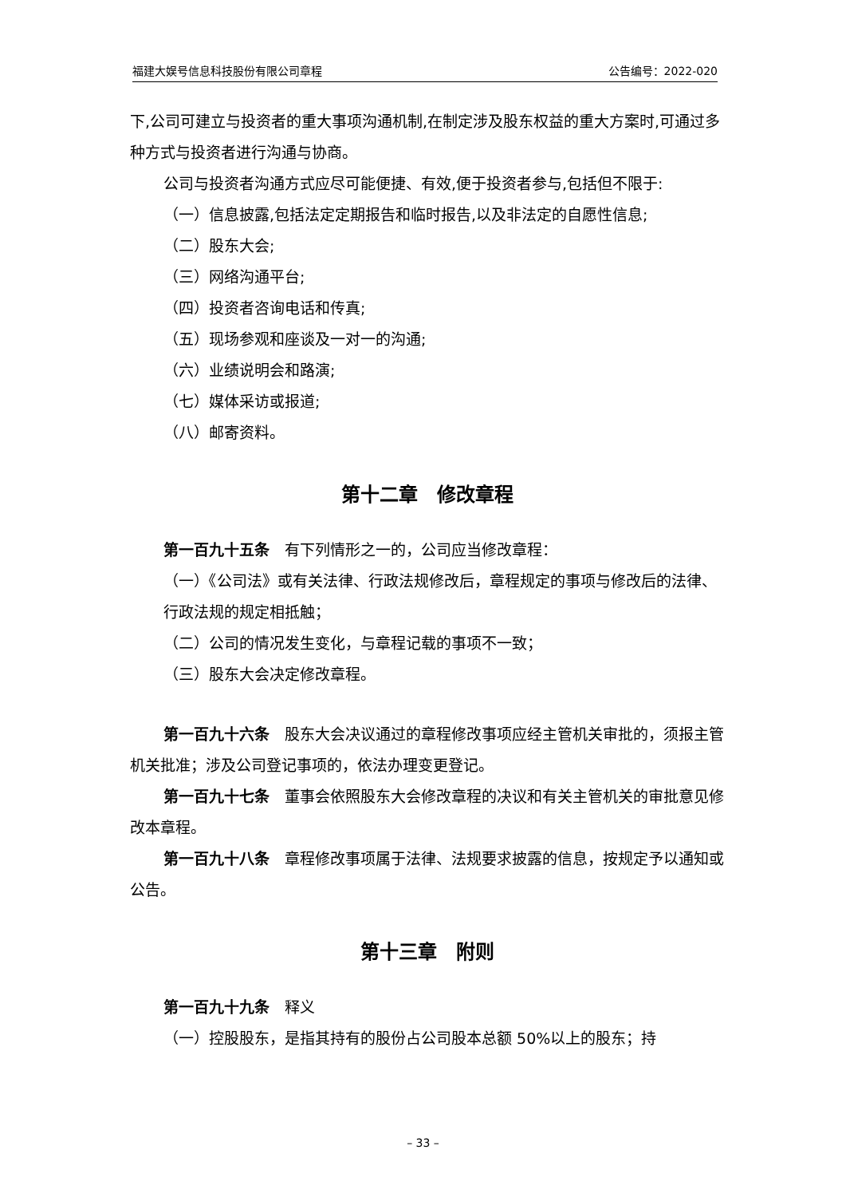福建大娱号信息科技股份有限公司章程 公告编号：2022-020
下,公司可建立与投资者的重大事项沟通机制,在制定涉及股东权益的重大方案时,可通过多种方式与投资者进行沟通与协商。
公司与投资者沟通方式应尽可能便捷、有效,便于投资者参与,包括但不限于:
（一）信息披露,包括法定定期报告和临时报告,以及非法定的自愿性信息;
（二）股东大会;
（三）网络沟通平台;
（四）投资者咨询电话和传真;
（五）现场参观和座谈及一对一的沟通;
（六）业绩说明会和路演;
（七）媒体采访或报道;
（八）邮寄资料。
第十二章　修改章程
第一百九十五条　有下列情形之一的，公司应当修改章程：
（一）《公司法》或有关法律、行政法规修改后，章程规定的事项与修改后的法律、行政法规的规定相抵触；
（二）公司的情况发生变化，与章程记载的事项不一致；
（三）股东大会决定修改章程。
第一百九十六条　股东大会决议通过的章程修改事项应经主管机关审批的，须报主管机关批准；涉及公司登记事项的，依法办理变更登记。
第一百九十七条　董事会依照股东大会修改章程的决议和有关主管机关的审批意见修改本章程。
第一百九十八条　章程修改事项属于法律、法规要求披露的信息，按规定予以通知或公告。
第十三章　附则
第一百九十九条　释义
（一）控股股东，是指其持有的股份占公司股本总额 50%以上的股东；持
– 33 –